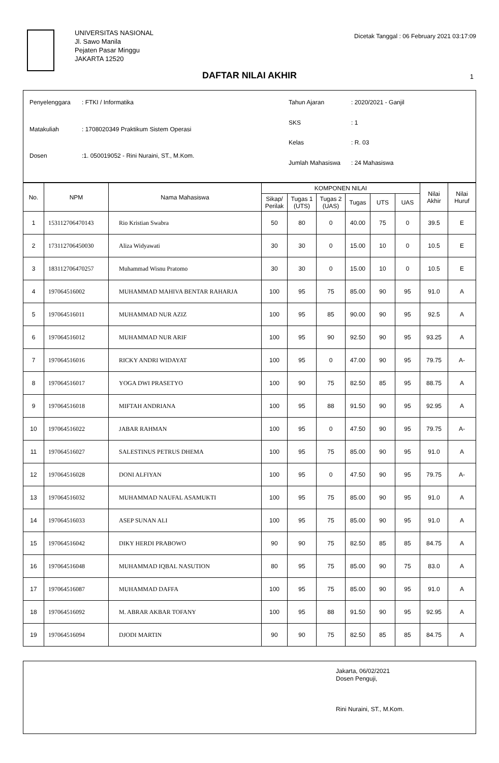UNIVERSITAS NASIONAL
Jl. Sawo Manila
Pejaten Pasar Minggu
JAKARTA 12520
Dicetak Tanggal : 06 February 2021 03:17:09
DAFTAR NILAI AKHIR 1
| Penyelenggara | : FTKI / Informatika |
| Matakuliah | : 1708020349 Praktikum Sistem Operasi |
| Dosen | :1. 050019052 - Rini Nuraini, ST., M.Kom. |
| Tahun Ajaran | : 2020/2021 - Ganjil |
| SKS | : 1 |
| Kelas | : R. 03 |
| Jumlah Mahasiswa | : 24 Mahasiswa |
| No. | NPM | Nama Mahasiswa | KOMPONEN NILAI | | | | | | Nilai Akhir | Nilai Huruf |
| --- | --- | --- | --- | --- | --- | --- | --- | --- | --- | --- |
| | | | Sikap/ Perilak | Tugas 1 (UTS) | Tugas 2 (UAS) | Tugas | UTS | UAS | | |
| 1 | 153112706470143 | Rio Kristian Swabra | 50 | 80 | 0 | 40.00 | 75 | 0 | 39.5 | E |
| 2 | 173112706450030 | Aliza Widyawati | 30 | 30 | 0 | 15.00 | 10 | 0 | 10.5 | E |
| 3 | 183112706470257 | Muhammad Wisnu Pratomo | 30 | 30 | 0 | 15.00 | 10 | 0 | 10.5 | E |
| 4 | 197064516002 | MUHAMMAD MAHIVA BENTAR RAHARJA | 100 | 95 | 75 | 85.00 | 90 | 95 | 91.0 | A |
| 5 | 197064516011 | MUHAMMAD NUR AZIZ | 100 | 95 | 85 | 90.00 | 90 | 95 | 92.5 | A |
| 6 | 197064516012 | MUHAMMAD NUR ARIF | 100 | 95 | 90 | 92.50 | 90 | 95 | 93.25 | A |
| 7 | 197064516016 | RICKY ANDRI WIDAYAT | 100 | 95 | 0 | 47.00 | 90 | 95 | 79.75 | A- |
| 8 | 197064516017 | YOGA DWI PRASETYO | 100 | 90 | 75 | 82.50 | 85 | 95 | 88.75 | A |
| 9 | 197064516018 | MIFTAH ANDRIANA | 100 | 95 | 88 | 91.50 | 90 | 95 | 92.95 | A |
| 10 | 197064516022 | JABAR RAHMAN | 100 | 95 | 0 | 47.50 | 90 | 95 | 79.75 | A- |
| 11 | 197064516027 | SALESTINUS PETRUS DHEMA | 100 | 95 | 75 | 85.00 | 90 | 95 | 91.0 | A |
| 12 | 197064516028 | DONI ALFIYAN | 100 | 95 | 0 | 47.50 | 90 | 95 | 79.75 | A- |
| 13 | 197064516032 | MUHAMMAD NAUFAL ASAMUKTI | 100 | 95 | 75 | 85.00 | 90 | 95 | 91.0 | A |
| 14 | 197064516033 | ASEP SUNAN ALI | 100 | 95 | 75 | 85.00 | 90 | 95 | 91.0 | A |
| 15 | 197064516042 | DIKY HERDI PRABOWO | 90 | 90 | 75 | 82.50 | 85 | 85 | 84.75 | A |
| 16 | 197064516048 | MUHAMMAD IQBAL NASUTION | 80 | 95 | 75 | 85.00 | 90 | 75 | 83.0 | A |
| 17 | 197064516087 | MUHAMMAD DAFFA | 100 | 95 | 75 | 85.00 | 90 | 95 | 91.0 | A |
| 18 | 197064516092 | M. ABRAR AKBAR TOFANY | 100 | 95 | 88 | 91.50 | 90 | 95 | 92.95 | A |
| 19 | 197064516094 | DJODI MARTIN | 90 | 90 | 75 | 82.50 | 85 | 85 | 84.75 | A |
Jakarta, 06/02/2021
Dosen Penguji,
Rini Nuraini, ST., M.Kom.